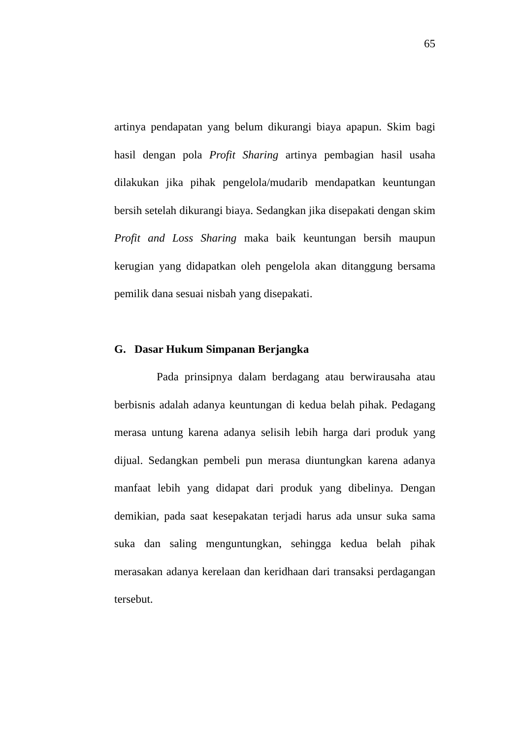65
artinya pendapatan yang belum dikurangi biaya apapun. Skim bagi hasil dengan pola Profit Sharing artinya pembagian hasil usaha dilakukan jika pihak pengelola/mudarib mendapatkan keuntungan bersih setelah dikurangi biaya. Sedangkan jika disepakati dengan skim Profit and Loss Sharing maka baik keuntungan bersih maupun kerugian yang didapatkan oleh pengelola akan ditanggung bersama pemilik dana sesuai nisbah yang disepakati.
G. Dasar Hukum Simpanan Berjangka
Pada prinsipnya dalam berdagang atau berwirausaha atau berbisnis adalah adanya keuntungan di kedua belah pihak. Pedagang merasa untung karena adanya selisih lebih harga dari produk yang dijual. Sedangkan pembeli pun merasa diuntungkan karena adanya manfaat lebih yang didapat dari produk yang dibelinya. Dengan demikian, pada saat kesepakatan terjadi harus ada unsur suka sama suka dan saling menguntungkan, sehingga kedua belah pihak merasakan adanya kerelaan dan keridhaan dari transaksi perdagangan tersebut.